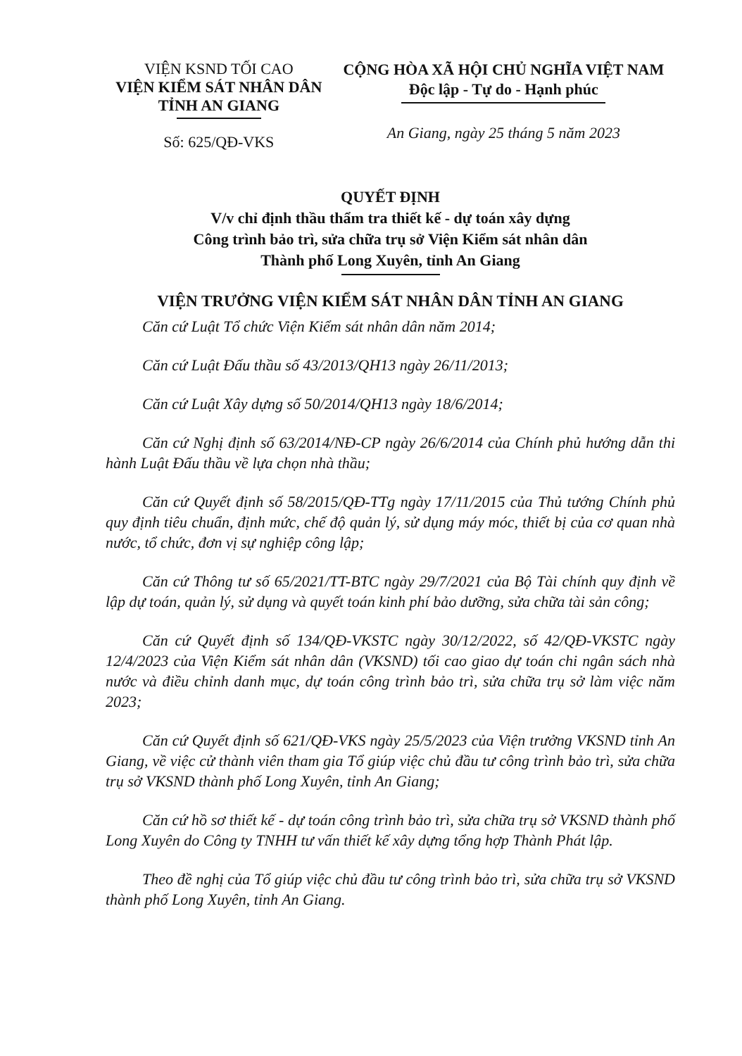VIỆN KSND TỐI CAO
VIỆN KIỂM SÁT NHÂN DÂN
TỈNH AN GIANG
Số: 625/QĐ-VKS
CỘNG HÒA XÃ HỘI CHỦ NGHĨA VIỆT NAM
Độc lập - Tự do - Hạnh phúc
An Giang, ngày 25 tháng 5 năm 2023
QUYẾT ĐỊNH
V/v chỉ định thầu thẩm tra thiết kế - dự toán xây dựng
Công trình bảo trì, sửa chữa trụ sở Viện Kiểm sát nhân dân
Thành phố Long Xuyên, tỉnh An Giang
VIỆN TRƯỞNG VIỆN KIỂM SÁT NHÂN DÂN TỈNH AN GIANG
Căn cứ Luật Tổ chức Viện Kiểm sát nhân dân năm 2014;
Căn cứ Luật Đấu thầu số 43/2013/QH13 ngày 26/11/2013;
Căn cứ Luật Xây dựng số 50/2014/QH13 ngày 18/6/2014;
Căn cứ Nghị định số 63/2014/NĐ-CP ngày 26/6/2014 của Chính phủ hướng dẫn thi hành Luật Đấu thầu về lựa chọn nhà thầu;
Căn cứ Quyết định số 58/2015/QĐ-TTg ngày 17/11/2015 của Thủ tướng Chính phủ quy định tiêu chuẩn, định mức, chế độ quản lý, sử dụng máy móc, thiết bị của cơ quan nhà nước, tổ chức, đơn vị sự nghiệp công lập;
Căn cứ Thông tư số 65/2021/TT-BTC ngày 29/7/2021 của Bộ Tài chính quy định về lập dự toán, quản lý, sử dụng và quyết toán kinh phí bảo dưỡng, sửa chữa tài sản công;
Căn cứ Quyết định số 134/QĐ-VKSTC ngày 30/12/2022, số 42/QĐ-VKSTC ngày 12/4/2023 của Viện Kiểm sát nhân dân (VKSND) tối cao giao dự toán chi ngân sách nhà nước và điều chỉnh danh mục, dự toán công trình bảo trì, sửa chữa trụ sở làm việc năm 2023;
Căn cứ Quyết định số 621/QĐ-VKS ngày 25/5/2023 của Viện trưởng VKSND tỉnh An Giang, về việc cử thành viên tham gia Tổ giúp việc chủ đầu tư công trình bảo trì, sửa chữa trụ sở VKSND thành phố Long Xuyên, tỉnh An Giang;
Căn cứ hồ sơ thiết kế - dự toán công trình bảo trì, sửa chữa trụ sở VKSND thành phố Long Xuyên do Công ty TNHH tư vấn thiết kế xây dựng tổng hợp Thành Phát lập.
Theo đề nghị của Tổ giúp việc chủ đầu tư công trình bảo trì, sửa chữa trụ sở VKSND thành phố Long Xuyên, tỉnh An Giang.